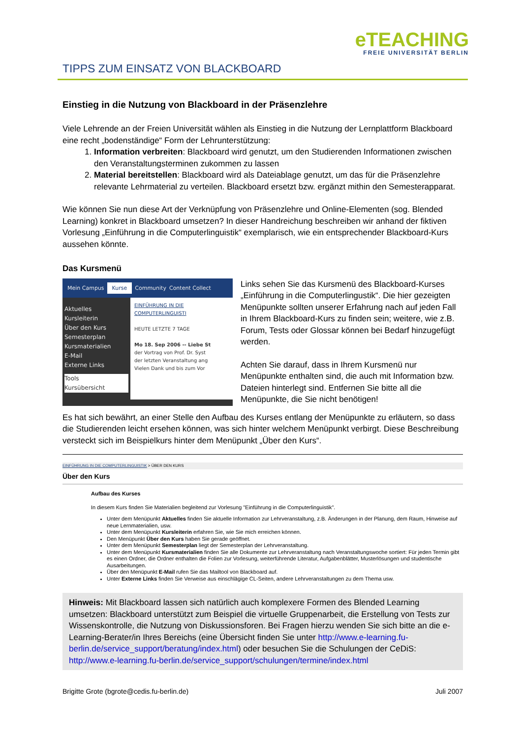eTEACHING
FREIE UNIVERSITÄT BERLIN
TIPPS ZUM EINSATZ VON BLACKBOARD
Einstieg in die Nutzung von Blackboard in der Präsenzlehre
Viele Lehrende an der Freien Universität wählen als Einstieg in die Nutzung der Lernplattform Blackboard eine recht „bodenständige“ Form der Lehrunterstützung:
1. Information verbreiten: Blackboard wird genutzt, um den Studierenden Informationen zwischen den Veranstaltungsterminen zukommen zu lassen
2. Material bereitstellen: Blackboard wird als Dateiablage genutzt, um das für die Präsenzlehre relevante Lehrmaterial zu verteilen. Blackboard ersetzt bzw. ergänzt mithin den Semesterapparat.
Wie können Sie nun diese Art der Verknüpfung von Präsenzlehre und Online-Elementen (sog. Blended Learning) konkret in Blackboard umsetzen? In dieser Handreichung beschreiben wir anhand der fiktiven Vorlesung „Einführung in die Computerlinguistik“ exemplarisch, wie ein entsprechender Blackboard-Kurs aussehen könnte.
Das Kursmenü
Mein Campus Kurse Community Content Collect
Aktuelles
Kursleiterin
Über den Kurs
Semesterplan
Kursmaterialien
E-Mail
Externe Links
Tools
Kursübersicht
EINFÜHRUNG IN DIE COMPUTERLINGUISTI
HEUTE LETZTE 7 TAGE
Mo 18. Sep 2006 -- Liebe St
der Vortrag von Prof. Dr. Syst
der letzten Veranstaltung ang
Vielen Dank und bis zum Vor
Links sehen Sie das Kursmenü des Blackboard-Kurses „Einführung in die Computerlingustik“. Die hier gezeigten Menüpunkte sollten unserer Erfahrung nach auf jeden Fall in Ihrem Blackboard-Kurs zu finden sein; weitere, wie z.B. Forum, Tests oder Glossar können bei Bedarf hinzugefügt werden.
Achten Sie darauf, dass in Ihrem Kursmenü nur Menüpunkte enthalten sind, die auch mit Information bzw. Dateien hinterlegt sind. Entfernen Sie bitte all die Menüpunkte, die Sie nicht benötigen!
Es hat sich bewährt, an einer Stelle den Aufbau des Kurses entlang der Menüpunkte zu erläutern, so dass die Studierenden leicht ersehen können, was sich hinter welchem Menüpunkt verbirgt. Diese Beschreibung versteckt sich im Beispielkurs hinter dem Menüpunkt „Über den Kurs“.
EINFÜHRUNG IN DIE COMPUTERLINGUISTIK > ÜBER DEN KURS
Über den Kurs
Aufbau des Kurses
In diesem Kurs finden Sie Materialien begleitend zur Vorlesung "Einführung in die Computerlinguistik".
Unter dem Menüpunkt Aktuelles finden Sie aktuelle Information zur Lehrveranstaltung, z.B. Änderungen in der Planung, dem Raum, Hinweise auf neue Lernmaterialien, usw.
Unter dem Menüpunkt Kursleiterin erfahren Sie, wie Sie mich erreichen können.
Den Menüpunkt Über den Kurs haben Sie gerade geöffnet.
Unter dem Menüpunkt Semesterplan liegt der Semesterplan der Lehrveranstaltung.
Unter dem Menüpunkt Kursmaterialien finden Sie alle Dokumente zur Lehrveranstaltung nach Veranstaltungswoche sortiert: Für jeden Termin gibt es einen Ordner, die Ordner enthalten die Folien zur Vorlesung, weiterführende Literatur, Aufgabenblätter, Musterlösungen und studentische Ausarbeitungen.
Über den Menüpunkt E-Mail rufen Sie das Mailtool von Blackboard auf.
Unter Externe Links finden Sie Verweise aus einschlägige CL-Seiten, andere Lehrveranstaltungen zu dem Thema usw.
Hinweis: Mit Blackboard lassen sich natürlich auch komplexere Formen des Blended Learning umsetzen: Blackboard unterstützt zum Beispiel die virtuelle Gruppenarbeit, die Erstellung von Tests zur Wissenskontrolle, die Nutzung von Diskussionsforen. Bei Fragen hierzu wenden Sie sich bitte an die e-Learning-Berater/in Ihres Bereichs (eine Übersicht finden Sie unter http://www.e-learning.fu-berlin.de/service_support/beratung/index.html) oder besuchen Sie die Schulungen der CeDiS: http://www.e-learning.fu-berlin.de/service_support/schulungen/termine/index.html
Brigitte Grote (bgrote@cedis.fu-berlin.de) Juli 2007